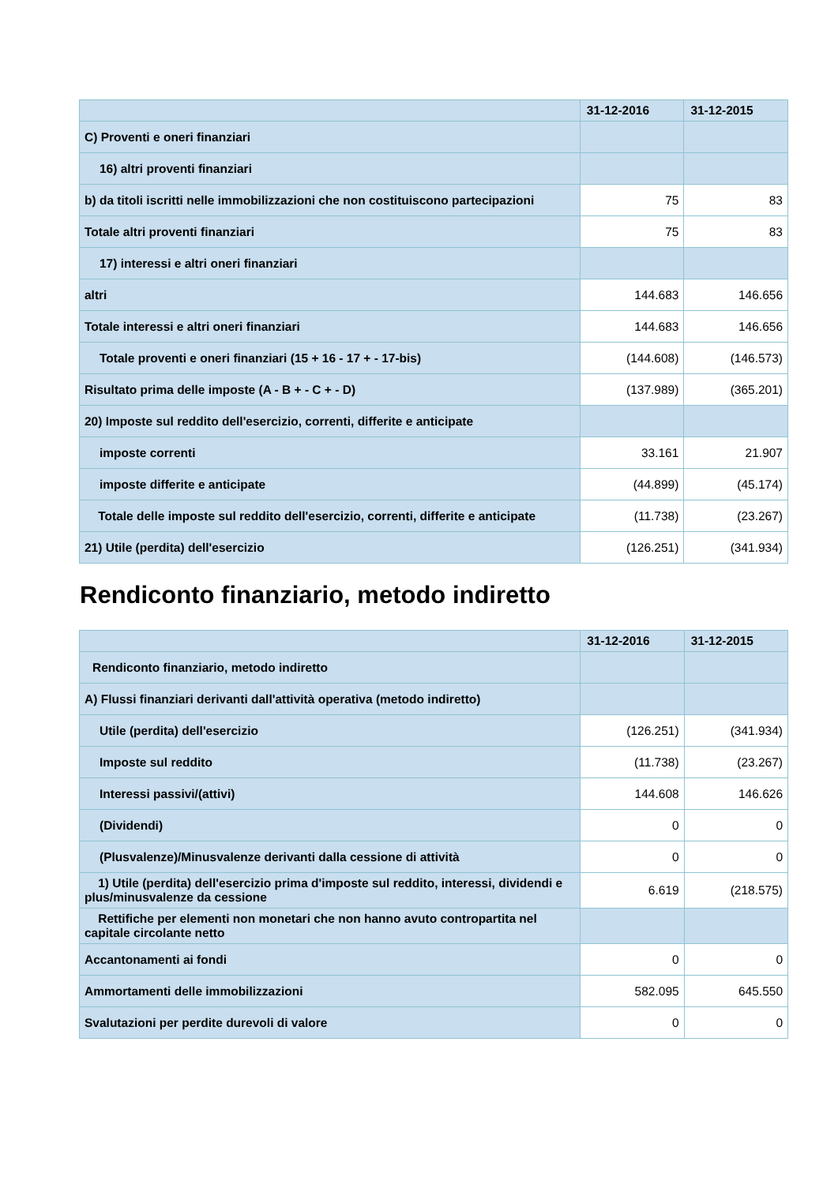| | 31-12-2016 | 31-12-2015 |
| --- | --- | --- |
| C) Proventi e oneri finanziari | | |
| 16) altri proventi finanziari | | |
| b) da titoli iscritti nelle immobilizzazioni che non costituiscono partecipazioni | 75 | 83 |
| Totale altri proventi finanziari | 75 | 83 |
| 17) interessi e altri oneri finanziari | | |
| altri | 144.683 | 146.656 |
| Totale interessi e altri oneri finanziari | 144.683 | 146.656 |
| Totale proventi e oneri finanziari (15 + 16 - 17 + - 17-bis) | (144.608) | (146.573) |
| Risultato prima delle imposte (A - B + - C + - D) | (137.989) | (365.201) |
| 20) Imposte sul reddito dell'esercizio, correnti, differite e anticipate | | |
| imposte correnti | 33.161 | 21.907 |
| imposte differite e anticipate | (44.899) | (45.174) |
| Totale delle imposte sul reddito dell'esercizio, correnti, differite e anticipate | (11.738) | (23.267) |
| 21) Utile (perdita) dell'esercizio | (126.251) | (341.934) |
Rendiconto finanziario, metodo indiretto
| | 31-12-2016 | 31-12-2015 |
| --- | --- | --- |
| Rendiconto finanziario, metodo indiretto | | |
| A) Flussi finanziari derivanti dall'attività operativa (metodo indiretto) | | |
| Utile (perdita) dell'esercizio | (126.251) | (341.934) |
| Imposte sul reddito | (11.738) | (23.267) |
| Interessi passivi/(attivi) | 144.608 | 146.626 |
| (Dividendi) | 0 | 0 |
| (Plusvalenze)/Minusvalenze derivanti dalla cessione di attività | 0 | 0 |
| 1) Utile (perdita) dell'esercizio prima d'imposte sul reddito, interessi, dividendi e plus/minusvalenze da cessione | 6.619 | (218.575) |
| Rettifiche per elementi non monetari che non hanno avuto contropartita nel capitale circolante netto | | |
| Accantonamenti ai fondi | 0 | 0 |
| Ammortamenti delle immobilizzazioni | 582.095 | 645.550 |
| Svalutazioni per perdite durevoli di valore | 0 | 0 |